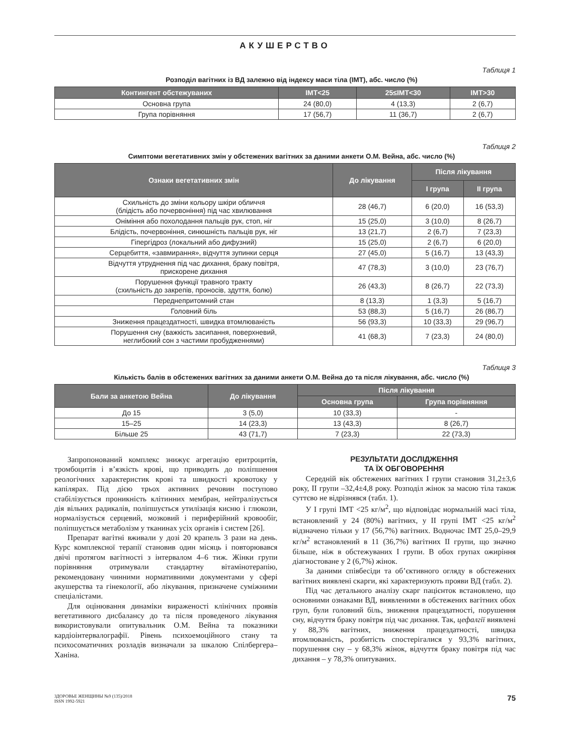АКУШЕРСТВО
Таблиця 1
Розподіл вагітних із ВД залежно від індексу маси тіла (ІМТ), абс. число (%)
| Контингент обстежуваних | ІМТ<25 | 25≤ІМТ<30 | ІМТ>30 |
| --- | --- | --- | --- |
| Основна група | 24 (80,0) | 4 (13,3) | 2 (6,7) |
| Група порівняння | 17 (56,7) | 11 (36,7) | 2 (6,7) |
Таблиця 2
Симптоми вегетативних змін у обстежених вагітних за даними анкети О.М. Вейна, абс. число (%)
| Ознаки вегетативних змін | До лікування | Після лікування | |
| --- | --- | --- | --- |
| | | І група | ІІ група |
| Схильність до зміни кольору шкіри обличчя (блідість або почервоніння) під час хвилювання | 28 (46,7) | 6 (20,0) | 16 (53,3) |
| Оніміння або похолодання пальців рук, стоп, ніг | 15 (25,0) | 3 (10,0) | 8 (26,7) |
| Блідість, почервоніння, синюшність пальців рук, ніг | 13 (21,7) | 2 (6,7) | 7 (23,3) |
| Гіпергідроз (локальний або дифузний) | 15 (25,0) | 2 (6,7) | 6 (20,0) |
| Серцебиття, «завмирання», відчуття зупинки серця | 27 (45,0) | 5 (16,7) | 13 (43,3) |
| Відчуття утруднення під час дихання, браку повітря, прискорене дихання | 47 (78,3) | 3 (10,0) | 23 (76,7) |
| Порушення функції травного тракту (схильність до закрепів, проносів, здуття, болю) | 26 (43,3) | 8 (26,7) | 22 (73,3) |
| Переднепритомний стан | 8 (13,3) | 1 (3,3) | 5 (16,7) |
| Головний біль | 53 (88,3) | 5 (16,7) | 26 (86,7) |
| Зниження працездатності, швидка втомлюваність | 56 (93,3) | 10 (33,3) | 29 (96,7) |
| Порушення сну (важкість засипання, поверхневий, неглибокий сон з частими пробудженнями) | 41 (68,3) | 7 (23,3) | 24 (80,0) |
Таблиця 3
Кількість балів в обстежених вагітних за даними анкети О.М. Вейна до та після лікування, абс. число (%)
| Бали за анкетою Вейна | До лікування | Після лікування | |
| --- | --- | --- | --- |
| | | Основна група | Група порівняння |
| До 15 | 3 (5,0) | 10 (33,3) | - |
| 15–25 | 14 (23,3) | 13 (43,3) | 8 (26,7) |
| Більше 25 | 43 (71,7) | 7 (23,3) | 22 (73,3) |
Запропонований комплекс знижує агрегацію еритроцитів, тромбоцитів і в’язкість крові, що приводить до поліпшення реологічних характеристик крові та швидкості кровотоку у капілярах. Під дією трьох активних речовин поступово стабілізується проникність клітинних мембран, нейтралізується дія вільних радикалів, поліпшується утилізація кисню і глюкози, нормалізується серцевий, мозковий і периферійний кровообіг, поліпшується метаболізм у тканинах усіх органів і систем [26].
Препарат вагітні вживали у дозі 20 крапель 3 рази на день. Курс комплексної терапії становив один місяць і повторювався двічі протягом вагітності з інтервалом 4–6 тиж. Жінки групи порівняння отримували стандартну вітамінотерапію, рекомендовану чинними нормативними документами у сфері акушерства та гінекології, або лікування, призначене суміжними спеціалістами.
Для оцінювання динаміки вираженості клінічних проявів вегетативного дисбалансу до та після проведеного лікування використовували опитувальник О.М. Вейна та показники кардіоінтервалографії. Рівень психоемоційного стану та психосоматичних розладів визначали за шкалою Спілбергера–Ханіна.
РЕЗУЛЬТАТИ ДОСЛІДЖЕННЯ
ТА ЇХ ОБГОВОРЕННЯ
Середній вік обстежених вагітних І групи становив 31,2±3,6 року, ІІ групи –32,4±4,8 року. Розподіл жінок за масою тіла також суттєво не відрізнявся (табл. 1).
У І групі ІМТ <25 кг/м<sup>2</sup>, що відповідає нормальній масі тіла, встановлений у 24 (80%) вагітних, у ІІ групі ІМТ <25 кг/м<sup>2</sup> відзначено тільки у 17 (56,7%) вагітних. Водночас ІМТ 25,0–29,9 кг/м<sup>2</sup> встановлений в 11 (36,7%) вагітних ІІ групи, що значно більше, ніж в обстежуваних І групи. В обох групах ожиріння діагностоване у 2 (6,7%) жінок.
За даними співбесіди та об’єктивного огляду в обстежених вагітних виявлені скарги, які характеризують прояви ВД (табл. 2).
Під час детального аналізу скарг пацієнток встановлено, що основними ознаками ВД, виявленими в обстежених вагітних обох груп, були головний біль, зниження працездатності, порушення сну, відчуття браку повітря під час дихання. Так, цефалгії виявлені у 88,3% вагітних, зниження працездатності, швидка втомлюваність, розбитість спостерігалися у 93,3% вагітних, порушення сну – у 68,3% жінок, відчуття браку повітря під час дихання – у 78,3% опитуваних.
ЗДОРОВЬЕ ЖЕНЩИНЫ №9 (135)/2018
ISSN 1992-5921
75